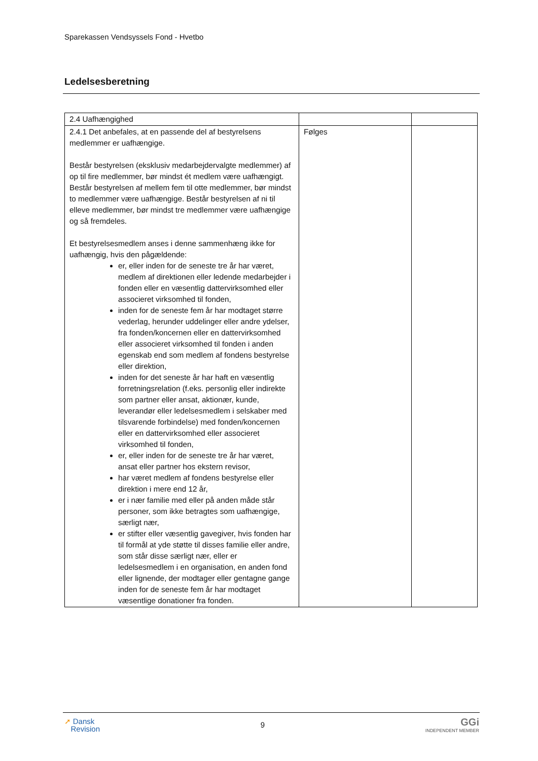Sparekassen Vendsyssels Fond - Hvetbo
Ledelsesberetning
| 2.4 Uafhængighed | | |
| 2.4.1 Det anbefales, at en passende del af bestyrelsens medlemmer er uafhængige. Består bestyrelsen (eksklusiv medarbejdervalgte medlemmer) af op til fire medlemmer, bør mindst ét medlem være uafhængigt. Består bestyrelsen af mellem fem til otte medlemmer, bør mindst to medlemmer være uafhængige. Består bestyrelsen af ni til elleve medlemmer, bør mindst tre medlemmer være uafhængige og så fremdeles. Et bestyrelsesmedlem anses i denne sammenhæng ikke for uafhængig, hvis den pågældende: er, eller inden for de seneste tre år har været, medlem af direktionen eller ledende medarbejder i fonden eller en væsentlig dattervirksomhed eller associeret virksomhed til fonden, inden for de seneste fem år har modtaget større vederlag, herunder uddelinger eller andre ydelser, fra fonden/koncernen eller en dattervirksomhed eller associeret virksomhed til fonden i anden egenskab end som medlem af fondens bestyrelse eller direktion, inden for det seneste år har haft en væsentlig forretningsrelation (f.eks. personlig eller indirekte som partner eller ansat, aktionær, kunde, leverandør eller ledelsesmedlem i selskaber med tilsvarende forbindelse) med fonden/koncernen eller en dattervirksomhed eller associeret virksomhed til fonden, er, eller inden for de seneste tre år har været, ansat eller partner hos ekstern revisor, har været medlem af fondens bestyrelse eller direktion i mere end 12 år, er i nær familie med eller på anden måde står personer, som ikke betragtes som uafhængige, særligt nær, er stifter eller væsentlig gavegiver, hvis fonden har til formål at yde støtte til disses familie eller andre, som står disse særligt nær, eller er ledelsesmedlem i en organisation, en anden fond eller lignende, der modtager eller gentagne gange inden for de seneste fem år har modtaget væsentlige donationer fra fonden. | Følges | |
➚ Dansk
Revision
9
GGi
INDEPENDENT MEMBER